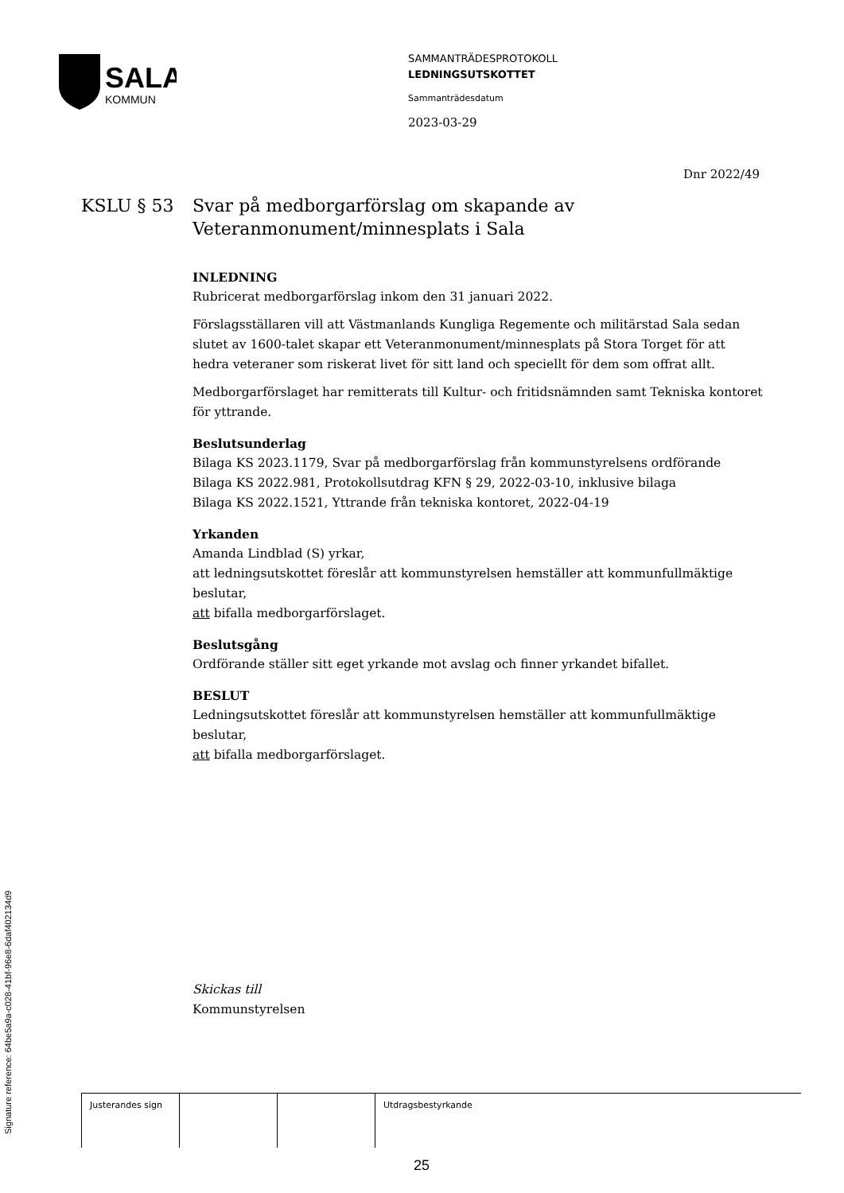SALA
KOMMUN
SAMMANTRÄDESPROTOKOLL
LEDNINGSUTSKOTTET
Sammanträdesdatum
2023-03-29
Dnr 2022/49
KSLU § 53 Svar på medborgarförslag om skapande av
Veteranmonument/minnesplats i Sala
INLEDNING
Rubricerat medborgarförslag inkom den 31 januari 2022.
Förslagsställaren vill att Västmanlands Kungliga Regemente och militärstad Sala sedan slutet av 1600-talet skapar ett Veteranmonument/minnesplats på Stora Torget för att hedra veteraner som riskerat livet för sitt land och speciellt för dem som offrat allt.
Medborgarförslaget har remitterats till Kultur- och fritidsnämnden samt Tekniska kontoret för yttrande.
Beslutsunderlag
Bilaga KS 2023.1179, Svar på medborgarförslag från kommunstyrelsens ordförande
Bilaga KS 2022.981, Protokollsutdrag KFN § 29, 2022-03-10, inklusive bilaga
Bilaga KS 2022.1521, Yttrande från tekniska kontoret, 2022-04-19
Yrkanden
Amanda Lindblad (S) yrkar,
att ledningsutskottet föreslår att kommunstyrelsen hemställer att kommunfullmäktige beslutar,
att bifalla medborgarförslaget.
Beslutsgång
Ordförande ställer sitt eget yrkande mot avslag och finner yrkandet bifallet.
BESLUT
Ledningsutskottet föreslår att kommunstyrelsen hemställer att kommunfullmäktige beslutar,
att bifalla medborgarförslaget.
Skickas till
Kommunstyrelsen
| Justerandes sign | | | Utdragsbestyrkande |
25
Signature reference: 64be5a9a-c028-41bf-96e8-6daf402134d9